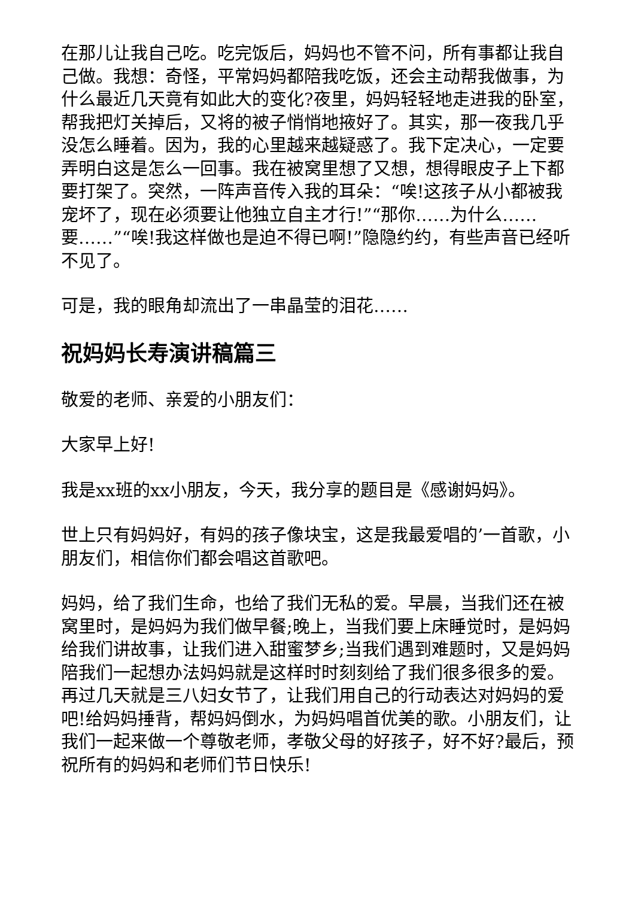在那儿让我自己吃。吃完饭后，妈妈也不管不问，所有事都让我自己做。我想：奇怪，平常妈妈都陪我吃饭，还会主动帮我做事，为什么最近几天竟有如此大的变化?夜里，妈妈轻轻地走进我的卧室，帮我把灯关掉后，又将的被子悄悄地掖好了。其实，那一夜我几乎没怎么睡着。因为，我的心里越来越疑惑了。我下定决心，一定要弄明白这是怎么一回事。我在被窝里想了又想，想得眼皮子上下都要打架了。突然，一阵声音传入我的耳朵：“唉!这孩子从小都被我宠坏了，现在必须要让他独立自主才行!”“那你……为什么……要……”“唉!我这样做也是迫不得已啊!”隐隐约约，有些声音已经听不见了。
可是，我的眼角却流出了一串晶莹的泪花……
祝妈妈长寿演讲稿篇三
敬爱的老师、亲爱的小朋友们：
大家早上好!
我是xx班的xx小朋友，今天，我分享的题目是《感谢妈妈》。
世上只有妈妈好，有妈的孩子像块宝，这是我最爱唱的’一首歌，小朋友们，相信你们都会唱这首歌吧。
妈妈，给了我们生命，也给了我们无私的爱。早晨，当我们还在被窝里时，是妈妈为我们做早餐;晚上，当我们要上床睡觉时，是妈妈给我们讲故事，让我们进入甜蜜梦乡;当我们遇到难题时，又是妈妈陪我们一起想办法妈妈就是这样时时刻刻给了我们很多很多的爱。再过几天就是三八妇女节了，让我们用自己的行动表达对妈妈的爱吧!给妈妈捶背，帮妈妈倒水，为妈妈唱首优美的歌。小朋友们，让我们一起来做一个尊敬老师，孝敬父母的好孩子，好不好?最后，预祝所有的妈妈和老师们节日快乐!